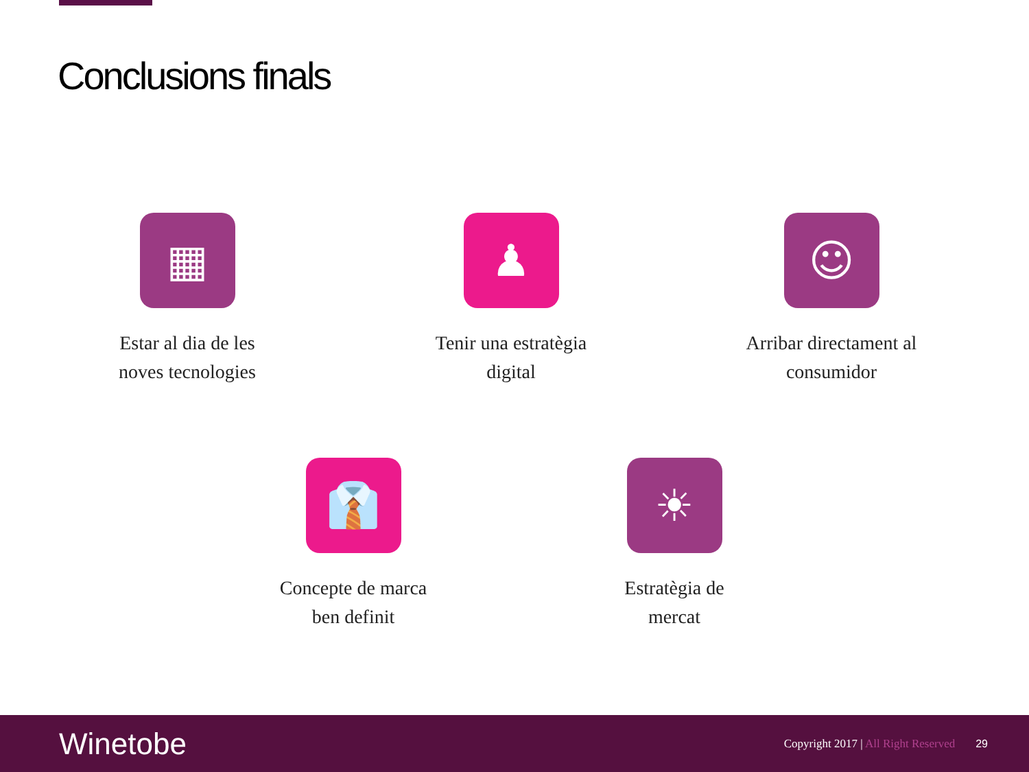Conclusions finals
▦
Estar al dia de les
noves tecnologies
♟
Tenir una estratègia
digital
☺
Arribar directament al
consumidor
👔
Concepte de marca
ben definit
☀
Estratègia de
mercat
Winetobe
Copyright 2017 | All Right Reserved
29